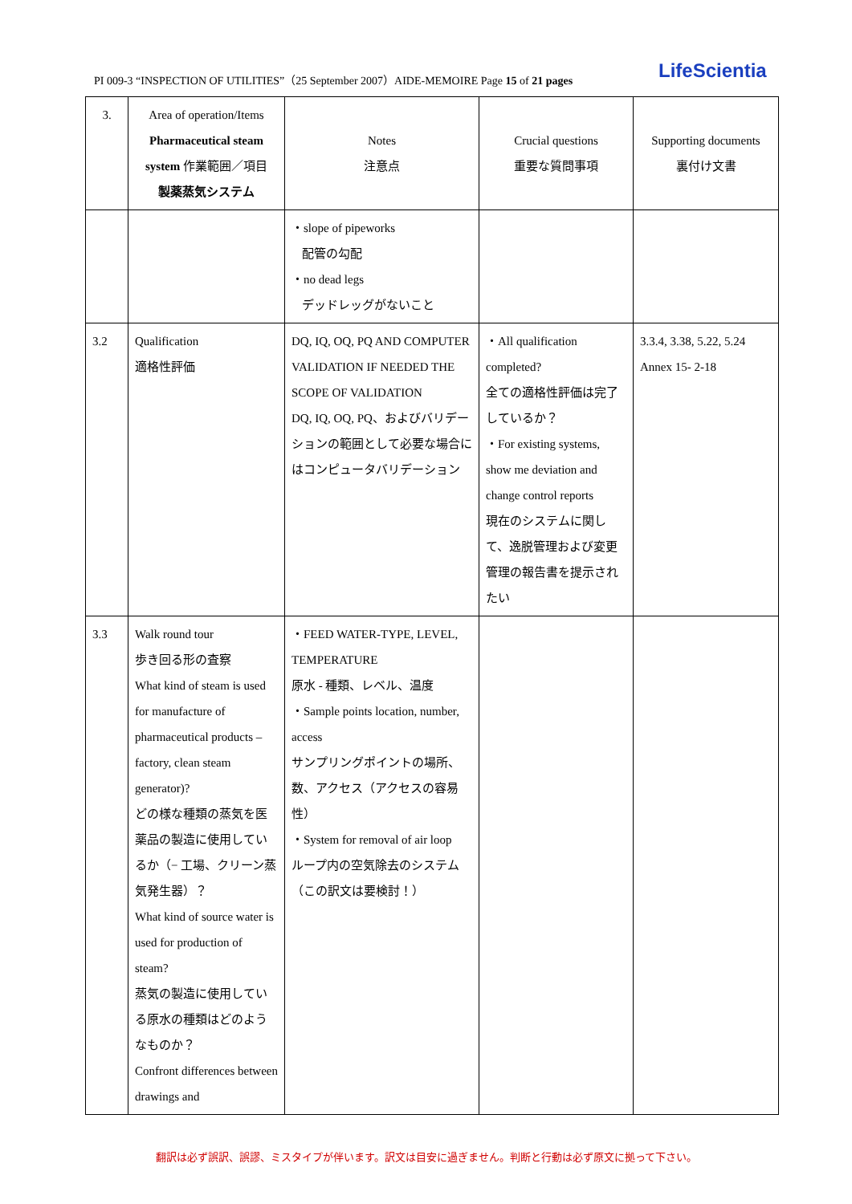PI 009-3 “INSPECTION OF UTILITIES”（25 September 2007）AIDE-MEMOIRE Page 15 of 21 pages LifeScientia
| 3. | Area of operation/Items Pharmaceutical steam system 作業範囲／項目 製薬蒸気システム | Notes 注意点 | Crucial questions 重要な質問事項 | Supporting documents 裏付け文書 |
| | | ・slope of pipeworks 配管の勾配 ・no dead legs デッドレッグがないこと | | |
| 3.2 | Qualification 適格性評価 | DQ, IQ, OQ, PQ AND COMPUTER VALIDATION IF NEEDED THE SCOPE OF VALIDATION DQ, IQ, OQ, PQ、およびバリデーションの範囲として必要な場合にはコンピュータバリデーション | ・All qualification completed? 全ての適格性評価は完了しているか？ ・For existing systems, show me deviation and change control reports 現在のシステムに関して、逸脱管理および変更管理の報告書を提示されたい | 3.3.4, 3.38, 5.22, 5.24 Annex 15- 2-18 |
| 3.3 | Walk round tour 歩き回る形の査察 What kind of steam is used for manufacture of pharmaceutical products – factory, clean steam generator)? どの様な種類の蒸気を医薬品の製造に使用しているか（− 工場、クリーン蒸気発生器）？ What kind of source water is used for production of steam? 蒸気の製造に使用している原水の種類はどのようなものか？ Confront differences between drawings and | ・FEED WATER-TYPE, LEVEL, TEMPERATURE 原水 - 種類、レベル、温度 ・Sample points location, number, access サンプリングポイントの場所、数、アクセス（アクセスの容易性） ・System for removal of air loop ループ内の空気除去のシステム（この訳文は要検討！） | | |
翻訳は必ず誤訳、誤謬、ミスタイプが伴います。訳文は目安に過ぎません。判断と行動は必ず原文に拠って下さい。